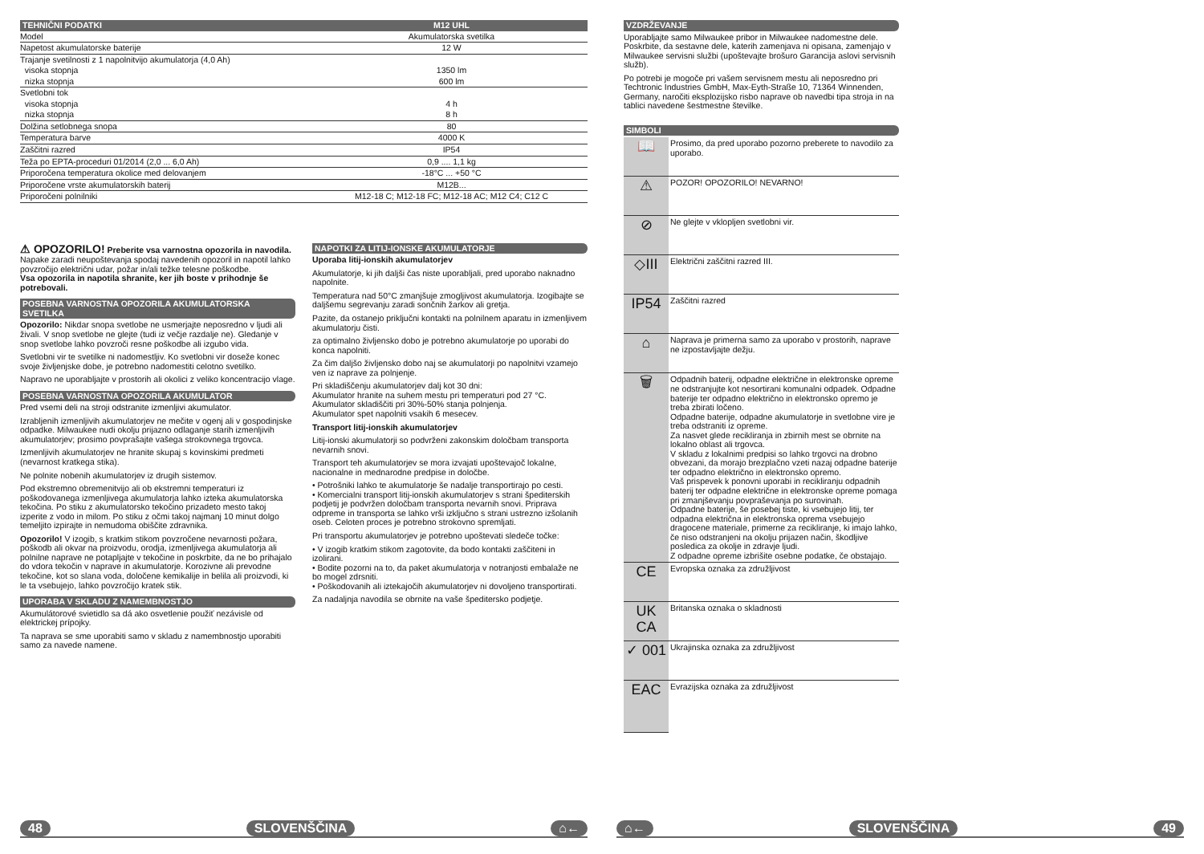| TEHNIČNI PODATKI | M12 UHL |
| --- | --- |
| Model | Akumulatorska svetilka |
| Napetost akumulatorske baterije | 12 W |
| Trajanje svetilnosti z 1 napolnitvijo akumulatorja (4,0 Ah) | |
| visoka stopnja | 1350 lm |
| nizka stopnja | 600 lm |
| Svetlobni tok | |
| visoka stopnja | 4 h |
| nizka stopnja | 8 h |
| Dolžina setlobnega snopa | 80 |
| Temperatura barve | 4000 K |
| Zaščitni razred | IP54 |
| Teža po EPTA-proceduri 01/2014 (2,0 ... 6,0 Ah) | 0,9 .... 1,1 kg |
| Priporočena temperatura okolice med delovanjem | -18°C ... +50 °C |
| Priporočene vrste akumulatorskih baterij | M12B... |
| Priporočeni polnilniki | M12-18 C; M12-18 FC; M12-18 AC; M12 C4; C12 C |
⚠ OPOZORILO! Preberite vsa varnostna opozorila in navodila. Napake zaradi neupoštevanja spodaj navedenih opozoril in napotil lahko povzročijo električni udar, požar in/ali težke telesne poškodbe.
Vsa opozorila in napotila shranite, ker jih boste v prihodnje še potrebovali.
POSEBNA VARNOSTNA OPOZORILA AKUMULATORSKA SVETILKA
Opozorilo: Nikdar snopa svetlobe ne usmerjajte neposredno v ljudi ali živali. V snop svetlobe ne glejte (tudi iz večje razdalje ne). Gledanje v snop svetlobe lahko povzroči resne poškodbe ali izgubo vida.
Svetlobni vir te svetilke ni nadomestljiv. Ko svetlobni vir doseže konec svoje življenjske dobe, je potrebno nadomestiti celotno svetilko.
Napravo ne uporabljajte v prostorih ali okolici z veliko koncentracijo vlage.
POSEBNA VARNOSTNA OPOZORILA AKUMULATOR
Pred vsemi deli na stroji odstranite izmenljivi akumulator.
Izrabljenih izmenljivih akumulatorjev ne mečite v ogenj ali v gospodinjske odpadke. Milwaukee nudi okolju prijazno odlaganje starih izmenljivih akumulatorjev; prosimo povprašajte vašega strokovnega trgovca.
Izmenljivih akumulatorjev ne hranite skupaj s kovinskimi predmeti (nevarnost kratkega stika).
Ne polnite nobenih akumulatorjev iz drugih sistemov.
Pod ekstremno obremenitvijo ali ob ekstremni temperaturi iz poškodovanega izmenljivega akumulatorja lahko izteka akumulatorska tekočina. Po stiku z akumulatorsko tekočino prizadeto mesto takoj izperite z vodo in milom. Po stiku z očmi takoj najmanj 10 minut dolgo temeljito izpirajte in nemudoma obiščite zdravnika.
Opozorilo! V izogib, s kratkim stikom povzročene nevarnosti požara, poškodb ali okvar na proizvodu, orodja, izmenljivega akumulatorja ali polnilne naprave ne potapljajte v tekočine in poskrbite, da ne bo prihajalo do vdora tekočin v naprave in akumulatorje. Korozivne ali prevodne tekočine, kot so slana voda, določene kemikalije in belila ali proizvodi, ki le ta vsebujejo, lahko povzročijo kratek stik.
UPORABA V SKLADU Z NAMEMBNOSTJO
Akumulátorové svietidlo sa dá ako osvetlenie použiť nezávisle od elektrickej prípojky.
Ta naprava se sme uporabiti samo v skladu z namembnostjo uporabiti samo za navede namene.
NAPOTKI ZA LITIJ-IONSKE AKUMULATORJE
Uporaba litij-ionskih akumulatorjev
Akumulatorje, ki jih daljši čas niste uporabljali, pred uporabo naknadno napolnite.
Temperatura nad 50°C zmanjšuje zmogljivost akumulatorja. Izogibajte se daljšemu segrevanju zaradi sončnih žarkov ali gretja.
Pazite, da ostanejo priključni kontakti na polnilnem aparatu in izmenljivem akumulatorju čisti.
za optimalno življensko dobo je potrebno akumulatorje po uporabi do konca napolniti.
Za čim daljšo življensko dobo naj se akumulatorji po napolnitvi vzamejo ven iz naprave za polnjenje.
Pri skladiščenju akumulatorjev dalj kot 30 dni:
Akumulator hranite na suhem mestu pri temperaturi pod 27 °C.
Akumulator skladiščiti pri 30%-50% stanja polnjenja.
Akumulator spet napolniti vsakih 6 mesecev.
Transport litij-ionskih akumulatorjev
Litij-ionski akumulatorji so podvrženi zakonskim določbam transporta nevarnih snovi.
Transport teh akumulatorjev se mora izvajati upoštevajoč lokalne, nacionalne in mednarodne predpise in določbe.
• Potrošniki lahko te akumulatorje še nadalje transportirajo po cesti.
• Komercialni transport litij-ionskih akumulatorjev s strani špediterskih podjetij je podvržen določbam transporta nevarnih snovi. Priprava odpreme in transporta se lahko vrši izključno s strani ustrezno izšolanih oseb. Celoten proces je potrebno strokovno spremljati.
Pri transportu akumulatorjev je potrebno upoštevati sledeče točke:
• V izogib kratkim stikom zagotovite, da bodo kontakti zaščiteni in izolirani.
• Bodite pozorni na to, da paket akumulatorja v notranjosti embalaže ne bo mogel zdrsniti.
• Poškodovanih ali iztekajočih akumulatorjev ni dovoljeno transportirati.
Za nadaljnja navodila se obrnite na vaše špeditersko podjetje.
VZDRŽEVANJE
Uporabljajte samo Milwaukee pribor in Milwaukee nadomestne dele. Poskrbite, da sestavne dele, katerih zamenjava ni opisana, zamenjajo v Milwaukee servisni službi (upoštevajte brošuro Garancija aslovi servisnih služb).
Po potrebi je mogoče pri vašem servisnem mestu ali neposredno pri Techtronic Industries GmbH, Max-Eyth-Straße 10, 71364 Winnenden, Germany, naročiti eksplozijsko risbo naprave ob navedbi tipa stroja in na tablici navedene šestmestne številke.
SIMBOLI
| 📖 | Prosimo, da pred uporabo pozorno preberete to navodilo za uporabo. |
| ⚠ | POZOR! OPOZORILO! NEVARNO! |
| ⊘ | Ne glejte v vklopljen svetlobni vir. |
| ◇III | Električni zaščitni razred III. |
| IP54 | Zaščitni razred |
| ⌂ | Naprava je primerna samo za uporabo v prostorih, naprave ne izpostavljajte dežju. |
| 🗑 | Odpadnih baterij, odpadne električne in elektronske opreme ne odstranjujte kot nesortirani komunalni odpadek. Odpadne baterije ter odpadno električno in elektronsko opremo je treba zbirati ločeno. Odpadne baterije, odpadne akumulatorje in svetlobne vire je treba odstraniti iz opreme. Za nasvet glede recikliranja in zbirnih mest se obrnite na lokalno oblast ali trgovca. V skladu z lokalnimi predpisi so lahko trgovci na drobno obvezani, da morajo brezplačno vzeti nazaj odpadne baterije ter odpadno električno in elektronsko opremo. Vaš prispevek k ponovni uporabi in recikliranju odpadnih baterij ter odpadne električne in elektronske opreme pomaga pri zmanjševanju povpraševanja po surovinah. Odpadne baterije, še posebej tiste, ki vsebujejo litij, ter odpadna električna in elektronska oprema vsebujejo dragocene materiale, primerne za recikliranje, ki imajo lahko, če niso odstranjeni na okolju prijazen način, škodljive posledica za okolje in zdravje ljudi. Z odpadne opreme izbrišite osebne podatke, če obstajajo. |
| CE | Evropska oznaka za združljivost |
| UK CA | Britanska oznaka o skladnosti |
| ✓ 001 | Ukrajinska oznaka za združljivost |
| EAC | Evrazijska oznaka za združljivost |
48 SLOVENŠČINA ⌂← ⌂← SLOVENŠČINA 49